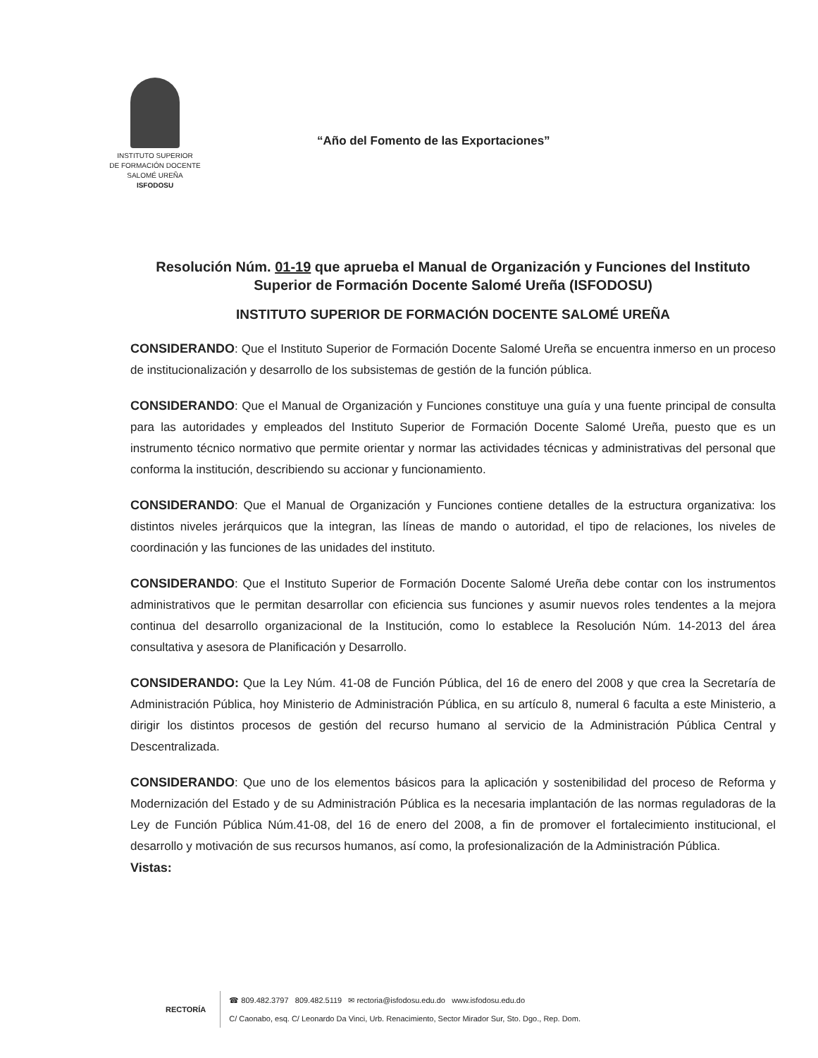INSTITUTO SUPERIOR
DE FORMACIÓN DOCENTE
SALOMÉ UREÑA
ISFODOSU
“Año del Fomento de las Exportaciones”
Resolución Núm. 01-19 que aprueba el Manual de Organización y Funciones del Instituto Superior de Formación Docente Salomé Ureña (ISFODOSU)
INSTITUTO SUPERIOR DE FORMACIÓN DOCENTE SALOMÉ UREÑA
CONSIDERANDO: Que el Instituto Superior de Formación Docente Salomé Ureña se encuentra inmerso en un proceso de institucionalización y desarrollo de los subsistemas de gestión de la función pública.
CONSIDERANDO: Que el Manual de Organización y Funciones constituye una guía y una fuente principal de consulta para las autoridades y empleados del Instituto Superior de Formación Docente Salomé Ureña, puesto que es un instrumento técnico normativo que permite orientar y normar las actividades técnicas y administrativas del personal que conforma la institución, describiendo su accionar y funcionamiento.
CONSIDERANDO: Que el Manual de Organización y Funciones contiene detalles de la estructura organizativa: los distintos niveles jerárquicos que la integran, las líneas de mando o autoridad, el tipo de relaciones, los niveles de coordinación y las funciones de las unidades del instituto.
CONSIDERANDO: Que el Instituto Superior de Formación Docente Salomé Ureña debe contar con los instrumentos administrativos que le permitan desarrollar con eficiencia sus funciones y asumir nuevos roles tendentes a la mejora continua del desarrollo organizacional de la Institución, como lo establece la Resolución Núm. 14-2013 del área consultativa y asesora de Planificación y Desarrollo.
CONSIDERANDO: Que la Ley Núm. 41-08 de Función Pública, del 16 de enero del 2008 y que crea la Secretaría de Administración Pública, hoy Ministerio de Administración Pública, en su artículo 8, numeral 6 faculta a este Ministerio, a dirigir los distintos procesos de gestión del recurso humano al servicio de la Administración Pública Central y Descentralizada.
CONSIDERANDO: Que uno de los elementos básicos para la aplicación y sostenibilidad del proceso de Reforma y Modernización del Estado y de su Administración Pública es la necesaria implantación de las normas reguladoras de la Ley de Función Pública Núm.41-08, del 16 de enero del 2008, a fin de promover el fortalecimiento institucional, el desarrollo y motivación de sus recursos humanos, así como, la profesionalización de la Administración Pública.
Vistas:
RECTORÍA
☎ 809.482.3797 809.482.5119 ✉ rectoria@isfodosu.edu.do www.isfodosu.edu.do
C/ Caonabo, esq. C/ Leonardo Da Vinci, Urb. Renacimiento, Sector Mirador Sur, Sto. Dgo., Rep. Dom.